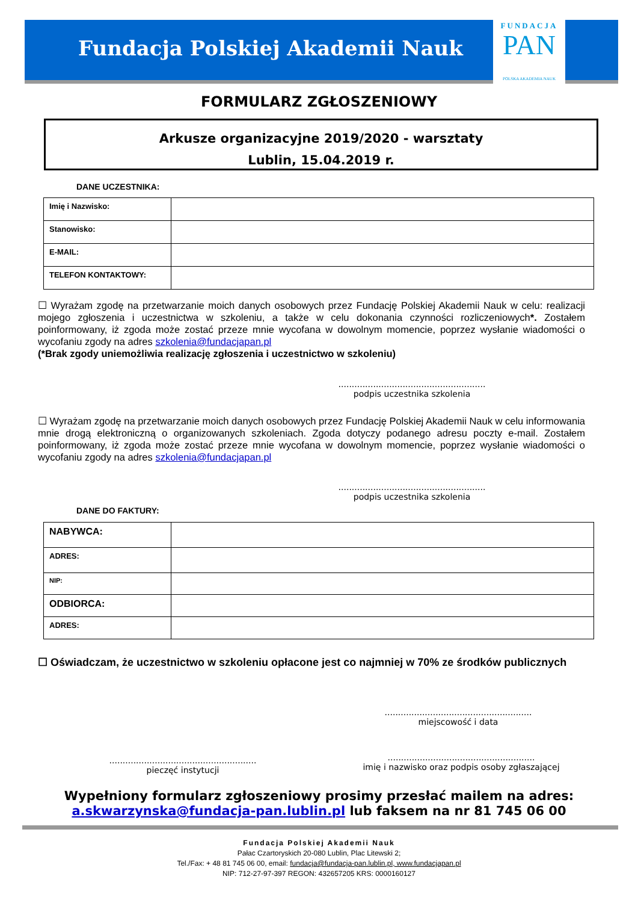Fundacja Polskiej Akademii Nauk
FUNDACJA
PAN
POLSKA AKADEMIA NAUK
FORMULARZ ZGŁOSZENIOWY
Arkusze organizacyjne 2019/2020 - warsztaty
Lublin, 15.04.2019 r.
DANE UCZESTNIKA:
| Imię i Nazwisko: | |
| Stanowisko: | |
| E-MAIL: | |
| TELEFON KONTAKTOWY: | |
☐ Wyrażam zgodę na przetwarzanie moich danych osobowych przez Fundację Polskiej Akademii Nauk w celu: realizacji mojego zgłoszenia i uczestnictwa w szkoleniu, a także w celu dokonania czynności rozliczeniowych*. Zostałem poinformowany, iż zgoda może zostać przeze mnie wycofana w dowolnym momencie, poprzez wysłanie wiadomości o wycofaniu zgody na adres szkolenia@fundacjapan.pl
(*Brak zgody uniemożliwia realizację zgłoszenia i uczestnictwo w szkoleniu)
.......................................................
podpis uczestnika szkolenia
☐ Wyrażam zgodę na przetwarzanie moich danych osobowych przez Fundację Polskiej Akademii Nauk w celu informowania mnie drogą elektroniczną o organizowanych szkoleniach. Zgoda dotyczy podanego adresu poczty e-mail. Zostałem poinformowany, iż zgoda może zostać przeze mnie wycofana w dowolnym momencie, poprzez wysłanie wiadomości o wycofaniu zgody na adres szkolenia@fundacjapan.pl
.......................................................
podpis uczestnika szkolenia
DANE DO FAKTURY:
| NABYWCA: | |
| ADRES: | |
| NIP: | |
| ODBIORCA: | |
| ADRES: | |
☐ Oświadczam, że uczestnictwo w szkoleniu opłacone jest co najmniej w 70% ze środków publicznych
.......................................................
miejscowość i data
.......................................................
pieczęć instytucji
.......................................................
imię i nazwisko oraz podpis osoby zgłaszającej
Wypełniony formularz zgłoszeniowy prosimy przesłać mailem na adres:
a.skwarzynska@fundacja-pan.lublin.pl lub faksem na nr 81 745 06 00
Fundacja Polskiej Akademii Nauk
Pałac Czartoryskich 20-080 Lublin, Plac Litewski 2;
Tel./Fax: + 48 81 745 06 00, email: fundacja@fundacja-pan.lublin.pl, www.fundacjapan.pl
NIP: 712-27-97-397 REGON: 432657205 KRS: 0000160127